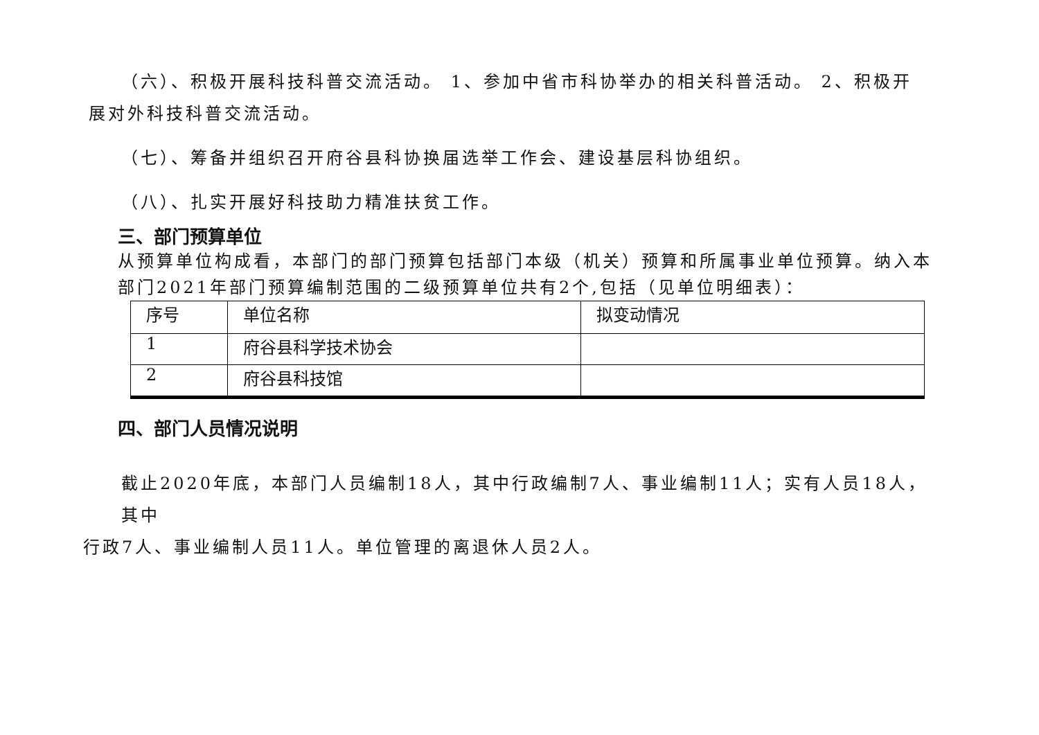（六）、积极开展科技科普交流活动。 1、参加中省市科协举办的相关科普活动。 2、积极开
展对外科技科普交流活动。
（七）、筹备并组织召开府谷县科协换届选举工作会、建设基层科协组织。
（八）、扎实开展好科技助力精准扶贫工作。
三、部门预算单位
从预算单位构成看，本部门的部门预算包括部门本级（机关）预算和所属事业单位预算。纳入本部门2021年部门预算编制范围的二级预算单位共有2个,包括（见单位明细表）：
| 序号 | 单位名称 | 拟变动情况 |
| 1 | 府谷县科学技术协会 | |
| 2 | 府谷县科技馆 | |
四、部门人员情况说明
截止2020年底，本部门人员编制18人，其中行政编制7人、事业编制11人；实有人员18人，其中
行政7人、事业编制人员11人。单位管理的离退休人员2人。